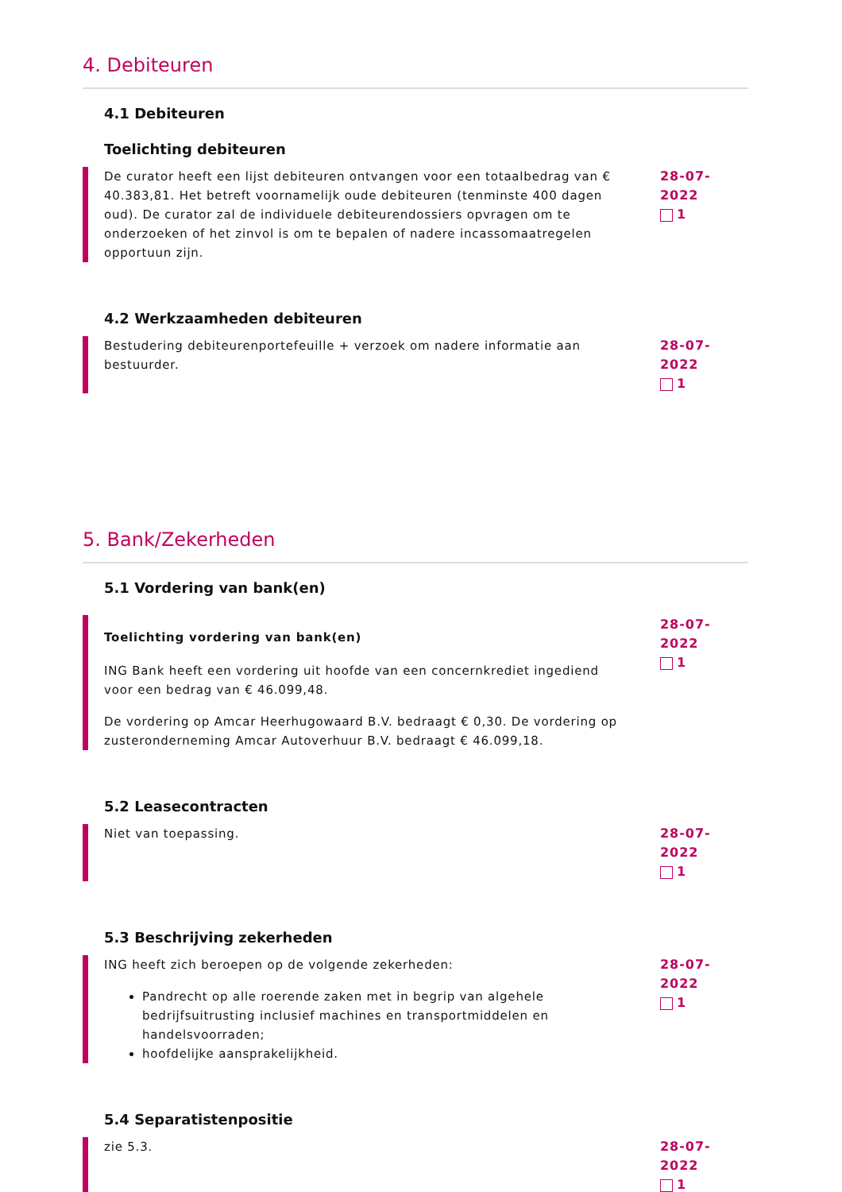4. Debiteuren
4.1 Debiteuren
Toelichting debiteuren
De curator heeft een lijst debiteuren ontvangen voor een totaalbedrag van € 40.383,81. Het betreft voornamelijk oude debiteuren (tenminste 400 dagen oud). De curator zal de individuele debiteurendossiers opvragen om te onderzoeken of het zinvol is om te bepalen of nadere incassomaatregelen opportuun zijn.
28-07-2022
1
4.2 Werkzaamheden debiteuren
Bestudering debiteurenportefeuille + verzoek om nadere informatie aan bestuurder.
28-07-2022
1
5. Bank/Zekerheden
5.1 Vordering van bank(en)
Toelichting vordering van bank(en)
ING Bank heeft een vordering uit hoofde van een concernkrediet ingediend voor een bedrag van € 46.099,48.
De vordering op Amcar Heerhugowaard B.V. bedraagt € 0,30. De vordering op zusteronderneming Amcar Autoverhuur B.V. bedraagt € 46.099,18.
28-07-2022
1
5.2 Leasecontracten
Niet van toepassing. 28-07-2022
1
5.3 Beschrijving zekerheden
ING heeft zich beroepen op de volgende zekerheden:
Pandrecht op alle roerende zaken met in begrip van algehele bedrijfsuitrusting inclusief machines en transportmiddelen en handelsvoorraden;
hoofdelijke aansprakelijkheid.
28-07-2022
1
5.4 Separatistenpositie
zie 5.3. 28-07-2022
1